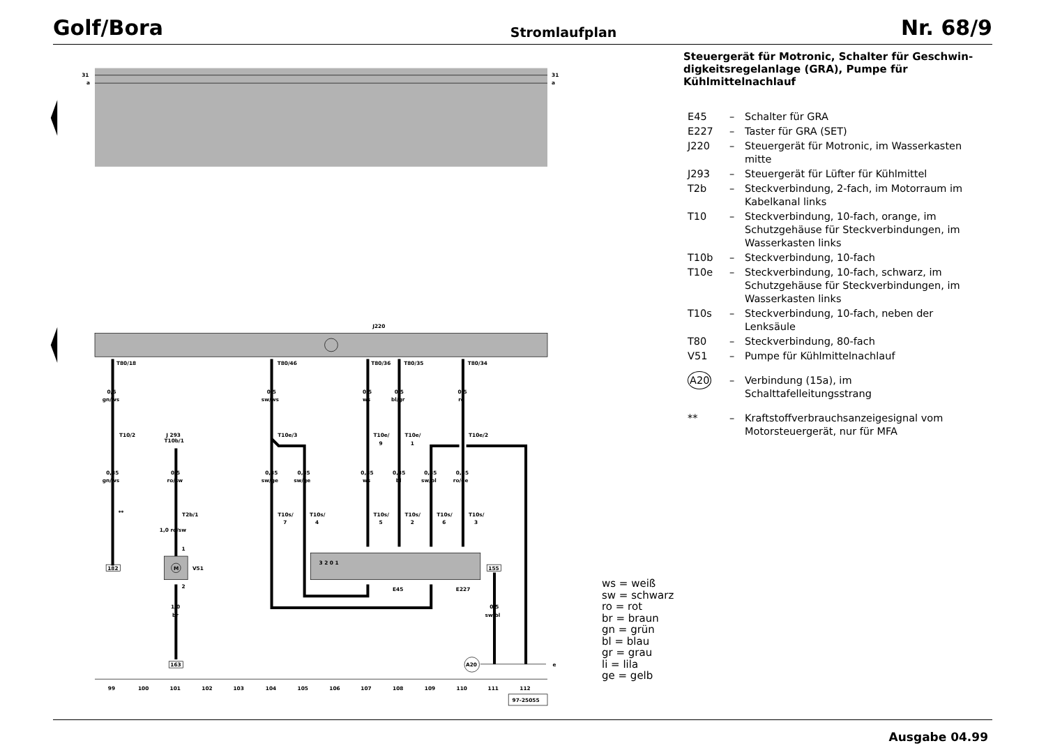Golf/Bora Stromlaufplan Nr. 68/9
31
a
31
a
J220
T80/18
T80/46
T80/36
T80/35
T80/34
0,5
gn/ws
0,5
sw/ws
0,5
ws
0,5
bl/gr
0,5
ro
T10/2
J 293
T10b/1
T10e/3
T10e/
9
T10e/
1
T10e/2
0,35
gn/ws
0,5
ro/sw
0,35
sw/ge
0,35
sw/ge
0,35
ws
0,35
bl
0,35
sw/bl
0,35
ro/ge
**
T2b/1
1,0 ro/sw
T10s/
7
T10s/
4
T10s/
5
T10s/
2
T10s/
6
T10s/
3
3 2 0 1
M
1
2
V51
E45
E227
182
155
1,0
br
0,5
sw/bl
163
A20
e
99
100
101
102
103
104
105
106
107
108
109
110
111
112
97-25055
Steuergerät für Motronic, Schalter für Geschwin­digkeitsregelanlage (GRA), Pumpe für Kühlmittel­nachlauf
E45 – Schalter für GRA
E227 – Taster für GRA (SET)
J220 – Steuergerät für Motronic, im Wasserkasten mitte
J293 – Steuergerät für Lüfter für Kühlmittel
T2b – Steckverbindung, 2-fach, im Motorraum im Kabelkanal links
T10 – Steckverbindung, 10-fach, orange, im Schutz­gehäuse für Steckverbindungen, im Wasser­kasten links
T10b – Steckverbindung, 10-fach
T10e – Steckverbindung, 10-fach, schwarz, im Schutz­gehäuse für Steckverbindungen, im Wasser­kasten links
T10s – Steckverbindung, 10-fach, neben der Lenksäule
T80 – Steckverbindung, 80-fach
V51 – Pumpe für Kühlmittelnachlauf
A20 – Verbindung (15a), im Schalttafelleitungsstrang
** – Kraftstoffverbrauchsanzeigesignal vom Motorsteuergerät, nur für MFA
ws = weiß
sw = schwarz
ro = rot
br = braun
gn = grün
bl = blau
gr = grau
li = lila
ge = gelb
Ausgabe 04.99